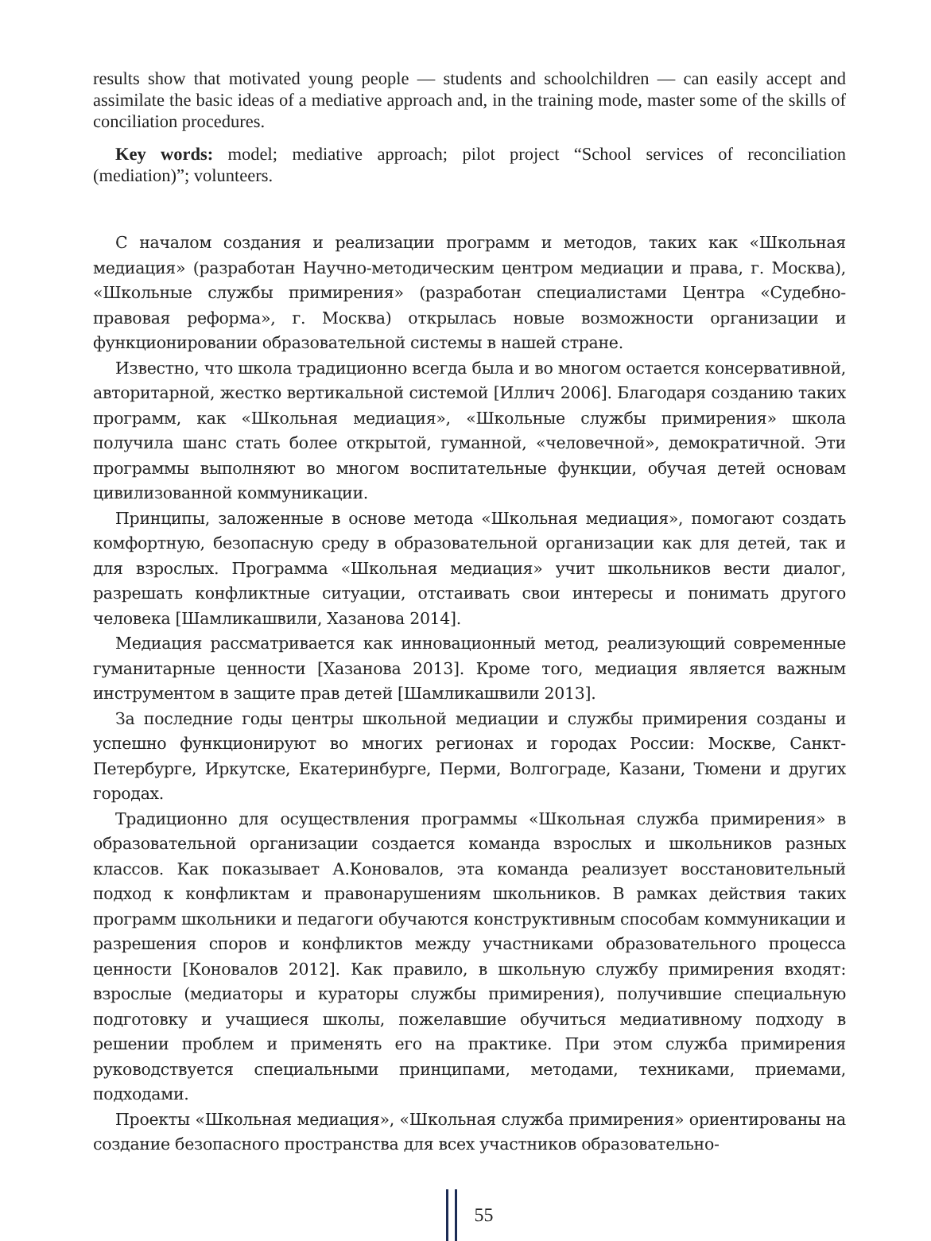results show that motivated young people — students and schoolchildren — can easily accept and assimilate the basic ideas of a mediative approach and, in the training mode, master some of the skills of conciliation procedures.
Key words: model; mediative approach; pilot project “School services of reconciliation (mediation)”; volunteers.
С началом создания и реализации программ и методов, таких как «Школьная медиация» (разработан Научно-методическим центром медиации и права, г. Москва), «Школьные службы примирения» (разработан специалистами Центра «Судебно-правовая реформа», г. Москва) открылась новые возможности организации и функционировании образовательной системы в нашей стране.
Известно, что школа традиционно всегда была и во многом остается консервативной, авторитарной, жестко вертикальной системой [Иллич 2006]. Благодаря созданию таких программ, как «Школьная медиация», «Школьные службы примирения» школа получила шанс стать более открытой, гуманной, «человечной», демократичной. Эти программы выполняют во многом воспитательные функции, обучая детей основам цивилизованной коммуникации.
Принципы, заложенные в основе метода «Школьная медиация», помогают создать комфортную, безопасную среду в образовательной организации как для детей, так и для взрослых. Программа «Школьная медиация» учит школьников вести диалог, разрешать конфликтные ситуации, отстаивать свои интересы и понимать другого человека [Шамликашвили, Хазанова 2014].
Медиация рассматривается как инновационный метод, реализующий современные гуманитарные ценности [Хазанова 2013]. Кроме того, медиация является важным инструментом в защите прав детей [Шамликашвили 2013].
За последние годы центры школьной медиации и службы примирения созданы и успешно функционируют во многих регионах и городах России: Москве, Санкт-Петербурге, Иркутске, Екатеринбурге, Перми, Волгограде, Казани, Тюмени и других городах.
Традиционно для осуществления программы «Школьная служба примирения» в образовательной организации создается команда взрослых и школьников разных классов. Как показывает А.Коновалов, эта команда реализует восстановительный подход к конфликтам и правонарушениям школьников. В рамках действия таких программ школьники и педагоги обучаются конструктивным способам коммуникации и разрешения споров и конфликтов между участниками образовательного процесса ценности [Коновалов 2012]. Как правило, в школьную службу примирения входят: взрослые (медиаторы и кураторы службы примирения), получившие специальную подготовку и учащиеся школы, пожелавшие обучиться медиативному подходу в решении проблем и применять его на практике. При этом служба примирения руководствуется специальными принципами, методами, техниками, приемами, подходами.
Проекты «Школьная медиация», «Школьная служба примирения» ориентированы на создание безопасного пространства для всех участников образовательно-
55